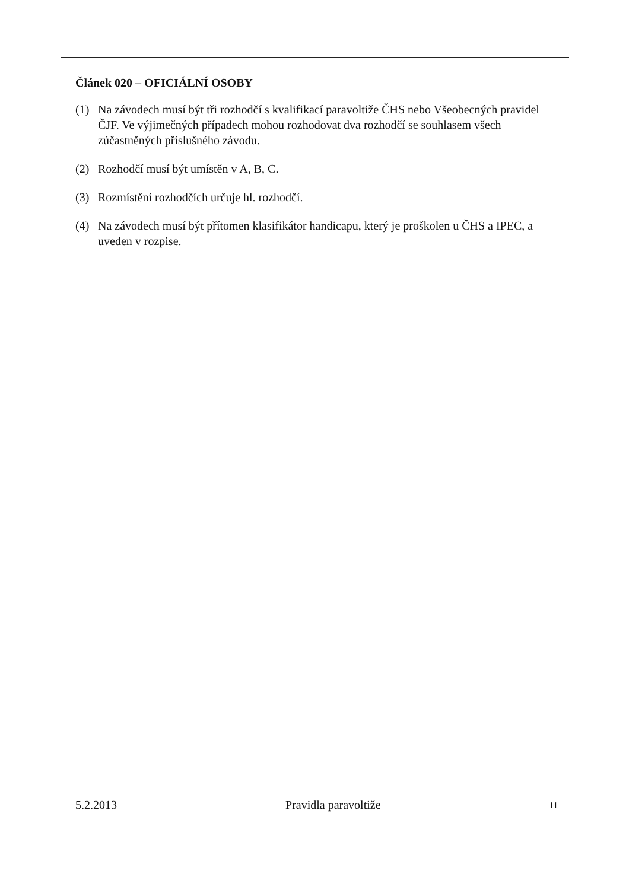Článek 020 – OFICIÁLNÍ OSOBY
(1) Na závodech musí být tři rozhodčí s kvalifikací paravoltiže ČHS nebo Všeobecných pravidel ČJF. Ve výjimečných případech mohou rozhodovat dva rozhodčí se souhlasem všech zúčastněných příslušného závodu.
(2) Rozhodčí musí být umístěn v A, B, C.
(3) Rozmístění rozhodčích určuje hl. rozhodčí.
(4) Na závodech musí být přítomen klasifikátor handicapu, který je proškolen u ČHS a IPEC, a uveden v rozpise.
5.2.2013 Pravidla paravoltiže 11